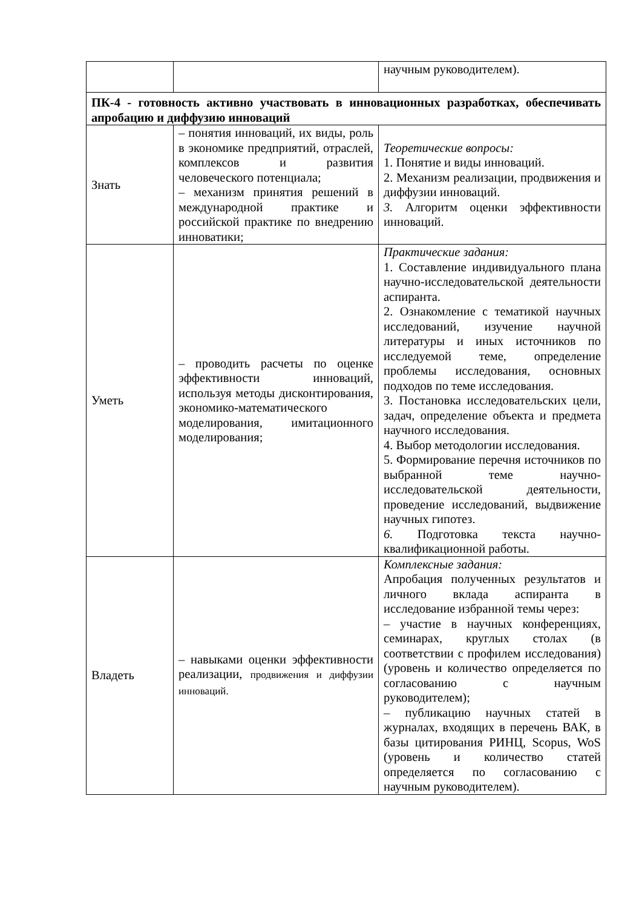| | | научным руководителем). |
| ПК-4 - готовность активно участвовать в инновационных разработках, обеспечивать апробацию и диффузию инноваций | | |
| Знать | – понятия инноваций, их виды, роль в экономике предприятий, отраслей, комплексов и развития человеческого потенциала; – механизм принятия решений в международной практике и российской практике по внедрению инноватики; | Теоретические вопросы: 1. Понятие и виды инноваций. 2. Механизм реализации, продвижения и диффузии инноваций. 3. Алгоритм оценки эффективности инноваций. |
| Уметь | – проводить расчеты по оценке эффективности инноваций, используя методы дисконтирования, экономико-математического моделирования, имитационного моделирования; | Практические задания: 1. Составление индивидуального плана научно-исследовательской деятельности аспиранта. 2. Ознакомление с тематикой научных исследований, изучение научной литературы и иных источников по исследуемой теме, определение проблемы исследования, основных подходов по теме исследования. 3. Постановка исследовательских цели, задач, определение объекта и предмета научного исследования. 4. Выбор методологии исследования. 5. Формирование перечня источников по выбранной теме научно-исследовательской деятельности, проведение исследований, выдвижение научных гипотез. 6. Подготовка текста научно-квалификационной работы. |
| Владеть | – навыками оценки эффективности реализации, продвижения и диффузии инноваций. | Комплексные задания: Апробация полученных результатов и личного вклада аспиранта в исследование избранной темы через: – участие в научных конференциях, семинарах, круглых столах (в соответствии с профилем исследования) (уровень и количество определяется по согласованию с научным руководителем); – публикацию научных статей в журналах, входящих в перечень ВАК, в базы цитирования РИНЦ, Scopus, WoS (уровень и количество статей определяется по согласованию с научным руководителем). |